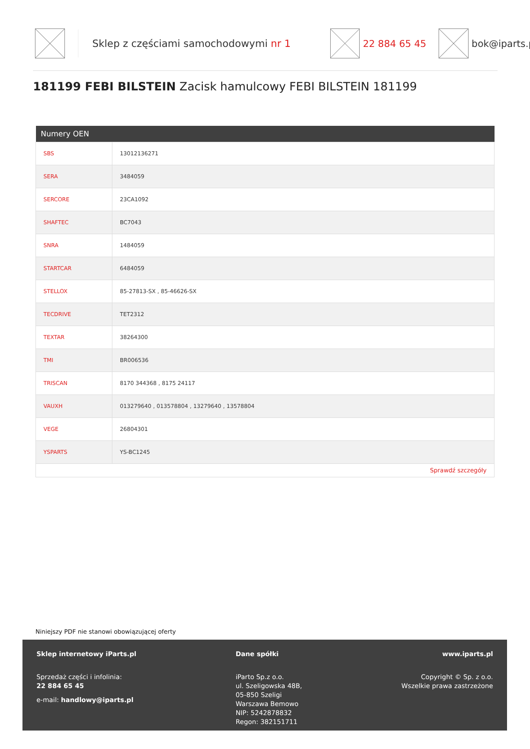Sklep z częściami samochodowymi nr 1 22 884 65 45 bok@iparts.p
181199 FEBI BILSTEIN Zacisk hamulcowy FEBI BILSTEIN 181199
| Numery OEN | |
| --- | --- |
| SBS | 13012136271 |
| SERA | 3484059 |
| SERCORE | 23CA1092 |
| SHAFTEC | BC7043 |
| SNRA | 1484059 |
| STARTCAR | 6484059 |
| STELLOX | 85-27813-SX , 85-46626-SX |
| TECDRIVE | TET2312 |
| TEXTAR | 38264300 |
| TMI | BR006536 |
| TRISCAN | 8170 344368 , 8175 24117 |
| VAUXH | 013279640 , 013578804 , 13279640 , 13578804 |
| VEGE | 26804301 |
| YSPARTS | YS-BC1245 |
| Sprawdź szczegóły | |
Niniejszy PDF nie stanowi obowiązującej oferty
Sklep internetowy iParts.pl
Sprzedaż części i infolinia:
22 884 65 45
e-mail: handlowy@iparts.pl
Dane spółki
iParto Sp.z o.o.
ul. Szeligowska 48B,
05-850 Szeligi
Warszawa Bemowo
NIP: 5242878832
Regon: 382151711
www.iparts.pl
Copyright © Sp. z o.o.
Wszelkie prawa zastrzeżone